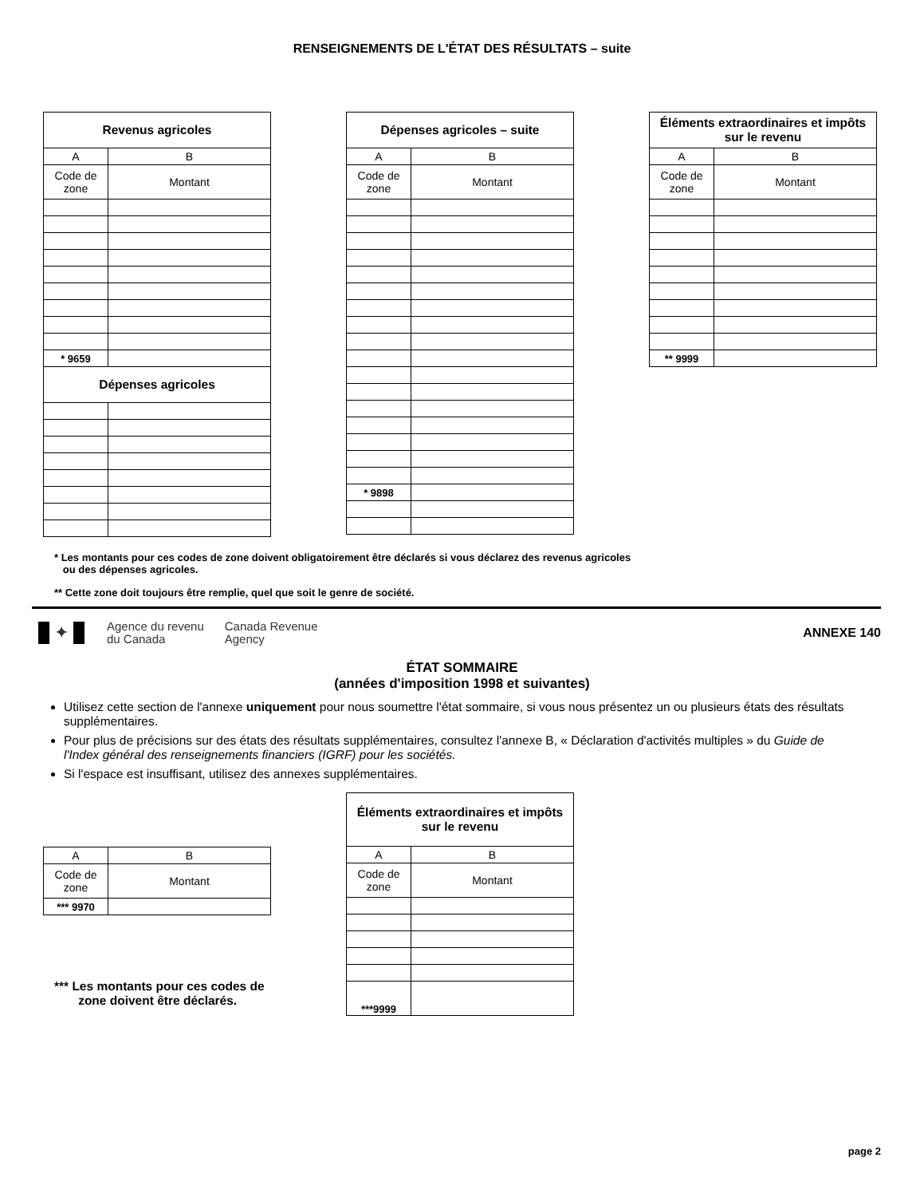RENSEIGNEMENTS DE L'ÉTAT DES RÉSULTATS – suite
| Revenus agricoles | |
| --- | --- |
| A | B |
| Code de zone | Montant |
| * 9659 | |
| Dépenses agricoles | |
| Dépenses agricoles – suite | |
| --- | --- |
| A | B |
| Code de zone | Montant |
| * 9898 | |
| Éléments extraordinaires et impôts sur le revenu | |
| --- | --- |
| A | B |
| Code de zone | Montant |
| ** 9999 | |
* Les montants pour ces codes de zone doivent obligatoirement être déclarés si vous déclarez des revenus agricoles
ou des dépenses agricoles.
** Cette zone doit toujours être remplie, quel que soit le genre de société.
✦ Agence du revenu
du Canada Canada Revenue
Agency ANNEXE 140
ÉTAT SOMMAIRE
(années d'imposition 1998 et suivantes)
Utilisez cette section de l'annexe uniquement pour nous soumettre l'état sommaire, si vous nous présentez un ou plusieurs états des résultats supplémentaires.
Pour plus de précisions sur des états des résultats supplémentaires, consultez l'annexe B, « Déclaration d'activités multiples » du Guide de l'Index général des renseignements financiers (IGRF) pour les sociétés.
Si l'espace est insuffisant, utilisez des annexes supplémentaires.
| A | B |
| Code de zone | Montant |
| *** 9970 | |
*** Les montants pour ces codes de
zone doivent être déclarés.
| Éléments extraordinaires et impôts sur le revenu | |
| --- | --- |
| A | B |
| Code de zone | Montant |
| ***9999 | |
page 2